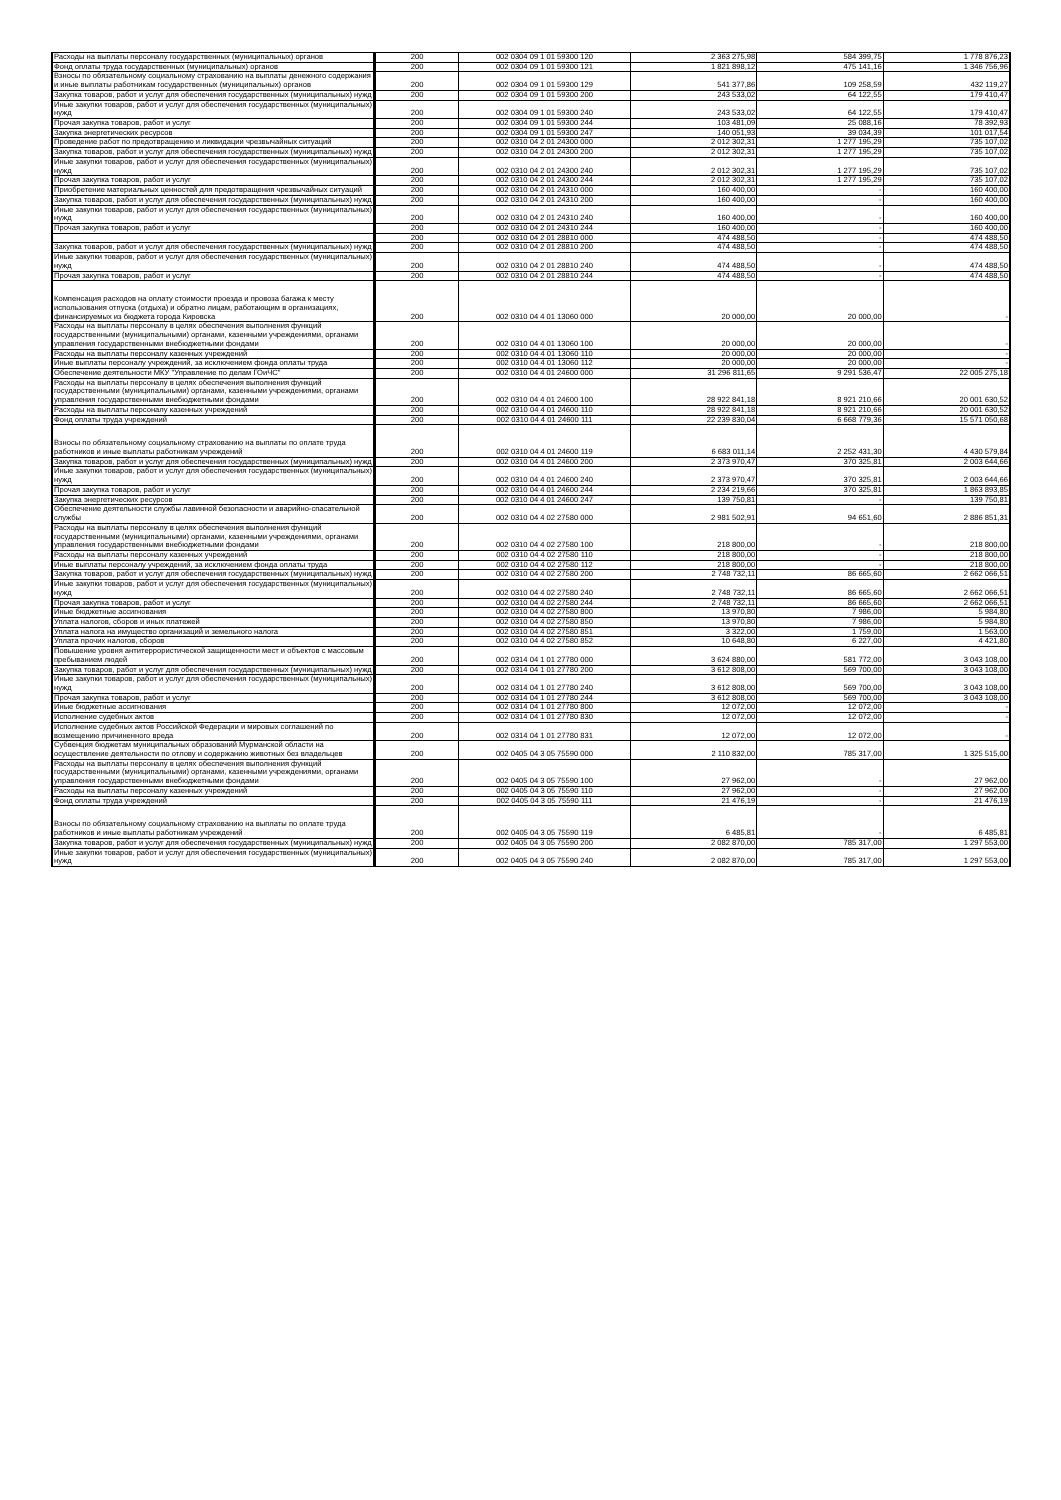| Расходы на выплаты персоналу государственных (муниципальных) органов | 200 | 002 0304 09 1 01 59300 120 | 2 363 275,98 | 584 399,75 | 1 778 876,23 |
| Фонд оплаты труда государственных (муниципальных) органов | 200 | 002 0304 09 1 01 59300 121 | 1 821 898,12 | 475 141,16 | 1 346 756,96 |
| Взносы по обязательному социальному страхованию на выплаты денежного содержания и иные выплаты работникам государственных (муниципальных) органов | 200 | 002 0304 09 1 01 59300 129 | 541 377,86 | 109 258,59 | 432 119,27 |
| Закупка товаров, работ и услуг для обеспечения государственных (муниципальных) нужд | 200 | 002 0304 09 1 01 59300 200 | 243 533,02 | 64 122,55 | 179 410,47 |
| Иные закупки товаров, работ и услуг для обеспечения государственных (муниципальных) нужд | 200 | 002 0304 09 1 01 59300 240 | 243 533,02 | 64 122,55 | 179 410,47 |
| Прочая закупка товаров, работ и услуг | 200 | 002 0304 09 1 01 59300 244 | 103 481,09 | 25 088,16 | 78 392,93 |
| Закупка энергетических ресурсов | 200 | 002 0304 09 1 01 59300 247 | 140 051,93 | 39 034,39 | 101 017,54 |
| Проведение работ по предотвращению и ликвидации чрезвычайных ситуаций | 200 | 002 0310 04 2 01 24300 000 | 2 012 302,31 | 1 277 195,29 | 735 107,02 |
| Закупка товаров, работ и услуг для обеспечения государственных (муниципальных) нужд | 200 | 002 0310 04 2 01 24300 200 | 2 012 302,31 | 1 277 195,29 | 735 107,02 |
| Иные закупки товаров, работ и услуг для обеспечения государственных (муниципальных) нужд | 200 | 002 0310 04 2 01 24300 240 | 2 012 302,31 | 1 277 195,29 | 735 107,02 |
| Прочая закупка товаров, работ и услуг | 200 | 002 0310 04 2 01 24300 244 | 2 012 302,31 | 1 277 195,29 | 735 107,02 |
| Приобретение материальных ценностей для предотвращения чрезвычайных ситуаций | 200 | 002 0310 04 2 01 24310 000 | 160 400,00 | - | 160 400,00 |
| Закупка товаров, работ и услуг для обеспечения государственных (муниципальных) нужд | 200 | 002 0310 04 2 01 24310 200 | 160 400,00 | - | 160 400,00 |
| Иные закупки товаров, работ и услуг для обеспечения государственных (муниципальных) нужд | 200 | 002 0310 04 2 01 24310 240 | 160 400,00 | - | 160 400,00 |
| Прочая закупка товаров, работ и услуг | 200 | 002 0310 04 2 01 24310 244 | 160 400,00 | - | 160 400,00 |
| | 200 | 002 0310 04 2 01 28810 000 | 474 488,50 | - | 474 488,50 |
| Закупка товаров, работ и услуг для обеспечения государственных (муниципальных) нужд | 200 | 002 0310 04 2 01 28810 200 | 474 488,50 | - | 474 488,50 |
| Иные закупки товаров, работ и услуг для обеспечения государственных (муниципальных) нужд | 200 | 002 0310 04 2 01 28810 240 | 474 488,50 | - | 474 488,50 |
| Прочая закупка товаров, работ и услуг | 200 | 002 0310 04 2 01 28810 244 | 474 488,50 | - | 474 488,50 |
| Компенсация расходов на оплату стоимости проезда и провоза багажа к месту использования отпуска (отдыха) и обратно лицам, работающим в организациях, финансируемых из бюджета города Кировска | 200 | 002 0310 04 4 01 13060 000 | 20 000,00 | 20 000,00 | - |
| Расходы на выплаты персоналу в целях обеспечения выполнения функций государственными (муниципальными) органами, казенными учреждениями, органами управления государственными внебюджетными фондами | 200 | 002 0310 04 4 01 13060 100 | 20 000,00 | 20 000,00 | - |
| Расходы на выплаты персоналу казенных учреждений | 200 | 002 0310 04 4 01 13060 110 | 20 000,00 | 20 000,00 | - |
| Иные выплаты персоналу учреждений, за исключением фонда оплаты труда | 200 | 002 0310 04 4 01 13060 112 | 20 000,00 | 20 000,00 | - |
| Обеспечение деятельности МКУ "Управление по делам ГОиЧС" | 200 | 002 0310 04 4 01 24600 000 | 31 296 811,65 | 9 291 536,47 | 22 005 275,18 |
| Расходы на выплаты персоналу в целях обеспечения выполнения функций государственными (муниципальными) органами, казенными учреждениями, органами управления государственными внебюджетными фондами | 200 | 002 0310 04 4 01 24600 100 | 28 922 841,18 | 8 921 210,66 | 20 001 630,52 |
| Расходы на выплаты персоналу казенных учреждений | 200 | 002 0310 04 4 01 24600 110 | 28 922 841,18 | 8 921 210,66 | 20 001 630,52 |
| Фонд оплаты труда учреждений | 200 | 002 0310 04 4 01 24600 111 | 22 239 830,04 | 6 668 779,36 | 15 571 050,68 |
| Взносы по обязательному социальному страхованию на выплаты по оплате труда работников и иные выплаты работникам учреждений | 200 | 002 0310 04 4 01 24600 119 | 6 683 011,14 | 2 252 431,30 | 4 430 579,84 |
| Закупка товаров, работ и услуг для обеспечения государственных (муниципальных) нужд | 200 | 002 0310 04 4 01 24600 200 | 2 373 970,47 | 370 325,81 | 2 003 644,66 |
| Иные закупки товаров, работ и услуг для обеспечения государственных (муниципальных) нужд | 200 | 002 0310 04 4 01 24600 240 | 2 373 970,47 | 370 325,81 | 2 003 644,66 |
| Прочая закупка товаров, работ и услуг | 200 | 002 0310 04 4 01 24600 244 | 2 234 219,66 | 370 325,81 | 1 863 893,85 |
| Закупка энергетических ресурсов | 200 | 002 0310 04 4 01 24600 247 | 139 750,81 | - | 139 750,81 |
| Обеспечение деятельности службы лавинной безопасности и аварийно-спасательной службы | 200 | 002 0310 04 4 02 27580 000 | 2 981 502,91 | 94 651,60 | 2 886 851,31 |
| Расходы на выплаты персоналу в целях обеспечения выполнения функций государственными (муниципальными) органами, казенными учреждениями, органами управления государственными внебюджетными фондами | 200 | 002 0310 04 4 02 27580 100 | 218 800,00 | - | 218 800,00 |
| Расходы на выплаты персоналу казенных учреждений | 200 | 002 0310 04 4 02 27580 110 | 218 800,00 | - | 218 800,00 |
| Иные выплаты персоналу учреждений, за исключением фонда оплаты труда | 200 | 002 0310 04 4 02 27580 112 | 218 800,00 | - | 218 800,00 |
| Закупка товаров, работ и услуг для обеспечения государственных (муниципальных) нужд | 200 | 002 0310 04 4 02 27580 200 | 2 748 732,11 | 86 665,60 | 2 662 066,51 |
| Иные закупки товаров, работ и услуг для обеспечения государственных (муниципальных) нужд | 200 | 002 0310 04 4 02 27580 240 | 2 748 732,11 | 86 665,60 | 2 662 066,51 |
| Прочая закупка товаров, работ и услуг | 200 | 002 0310 04 4 02 27580 244 | 2 748 732,11 | 86 665,60 | 2 662 066,51 |
| Иные бюджетные ассигнования | 200 | 002 0310 04 4 02 27580 800 | 13 970,80 | 7 986,00 | 5 984,80 |
| Уплата налогов, сборов и иных платежей | 200 | 002 0310 04 4 02 27580 850 | 13 970,80 | 7 986,00 | 5 984,80 |
| Уплата налога на имущество организаций и земельного налога | 200 | 002 0310 04 4 02 27580 851 | 3 322,00 | 1 759,00 | 1 563,00 |
| Уплата прочих налогов, сборов | 200 | 002 0310 04 4 02 27580 852 | 10 648,80 | 6 227,00 | 4 421,80 |
| Повышение уровня антитеррористической защищенности мест и объектов с массовым пребыванием людей | 200 | 002 0314 04 1 01 27780 000 | 3 624 880,00 | 581 772,00 | 3 043 108,00 |
| Закупка товаров, работ и услуг для обеспечения государственных (муниципальных) нужд | 200 | 002 0314 04 1 01 27780 200 | 3 612 808,00 | 569 700,00 | 3 043 108,00 |
| Иные закупки товаров, работ и услуг для обеспечения государственных (муниципальных) нужд | 200 | 002 0314 04 1 01 27780 240 | 3 612 808,00 | 569 700,00 | 3 043 108,00 |
| Прочая закупка товаров, работ и услуг | 200 | 002 0314 04 1 01 27780 244 | 3 612 808,00 | 569 700,00 | 3 043 108,00 |
| Иные бюджетные ассигнования | 200 | 002 0314 04 1 01 27780 800 | 12 072,00 | 12 072,00 | - |
| Исполнение судебных актов | 200 | 002 0314 04 1 01 27780 830 | 12 072,00 | 12 072,00 | - |
| Исполнение судебных актов Российской Федерации и мировых соглашений по возмещению причиненного вреда | 200 | 002 0314 04 1 01 27780 831 | 12 072,00 | 12 072,00 | - |
| Субвенция бюджетам муниципальных образований Мурманской области на осуществление деятельности по отлову и содержанию животных без владельцев | 200 | 002 0405 04 3 05 75590 000 | 2 110 832,00 | 785 317,00 | 1 325 515,00 |
| Расходы на выплаты персоналу в целях обеспечения выполнения функций государственными (муниципальными) органами, казенными учреждениями, органами управления государственными внебюджетными фондами | 200 | 002 0405 04 3 05 75590 100 | 27 962,00 | - | 27 962,00 |
| Расходы на выплаты персоналу казенных учреждений | 200 | 002 0405 04 3 05 75590 110 | 27 962,00 | - | 27 962,00 |
| Фонд оплаты труда учреждений | 200 | 002 0405 04 3 05 75590 111 | 21 476,19 | - | 21 476,19 |
| Взносы по обязательному социальному страхованию на выплаты по оплате труда работников и иные выплаты работникам учреждений | 200 | 002 0405 04 3 05 75590 119 | 6 485,81 | - | 6 485,81 |
| Закупка товаров, работ и услуг для обеспечения государственных (муниципальных) нужд | 200 | 002 0405 04 3 05 75590 200 | 2 082 870,00 | 785 317,00 | 1 297 553,00 |
| Иные закупки товаров, работ и услуг для обеспечения государственных (муниципальных) нужд | 200 | 002 0405 04 3 05 75590 240 | 2 082 870,00 | 785 317,00 | 1 297 553,00 |